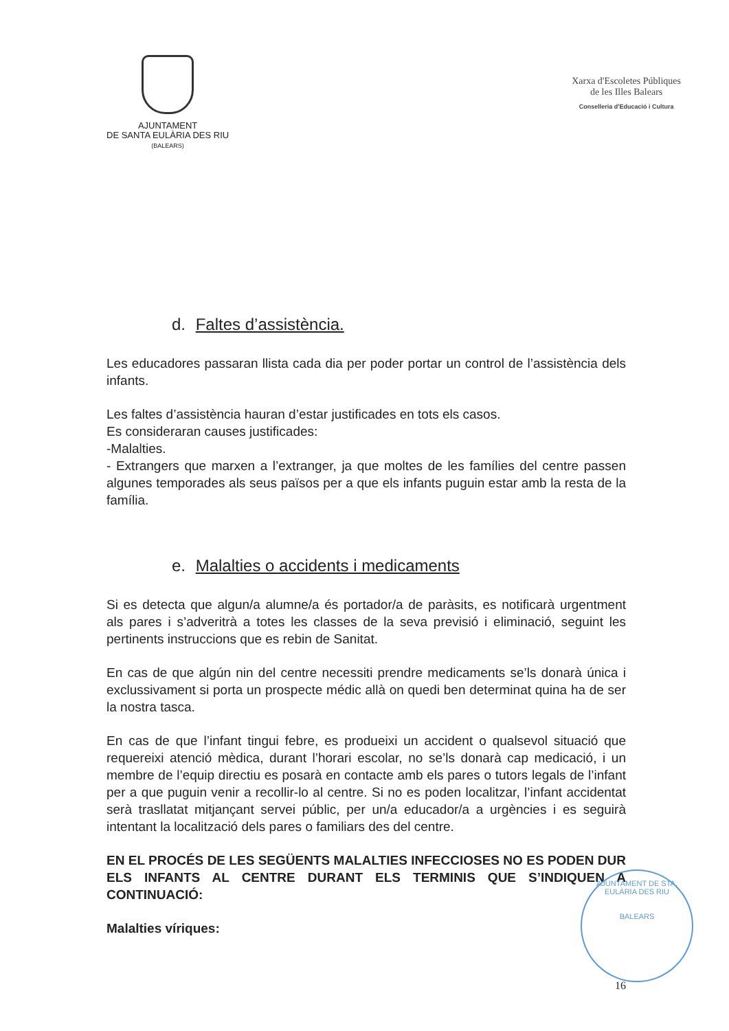AJUNTAMENT
DE SANTA EULÀRIA DES RIU
(BALEARS)
Xarxa d'Escoletes Públiques
de les Illes Balears
Conselleria d'Educació i Cultura
d. Faltes d’assistència.
Les educadores passaran llista cada dia per poder portar un control de l’assistència dels infants.
Les faltes d’assistència hauran d’estar justificades en tots els casos.
Es consideraran causes justificades:
-Malalties.
- Extrangers que marxen a l’extranger, ja que moltes de les famílies del centre passen algunes temporades als seus països per a que els infants puguin estar amb la resta de la família.
e. Malalties o accidents i medicaments
Si es detecta que algun/a alumne/a és portador/a de paràsits, es notificarà urgentment als pares i s’adveritrà a totes les classes de la seva previsió i eliminació, seguint les pertinents instruccions que es rebin de Sanitat.
En cas de que algún nin del centre necessiti prendre medicaments se’ls donarà única i exclussivament si porta un prospecte médic allà on quedi ben determinat quina ha de ser la nostra tasca.
En cas de que l’infant tingui febre, es produeixi un accident o qualsevol situació que requereixi atenció mèdica, durant l’horari escolar, no se’ls donarà cap medicació, i un membre de l’equip directiu es posarà en contacte amb els pares o tutors legals de l’infant per a que puguin venir a recollir-lo al centre. Si no es poden localitzar, l’infant accidentat serà trasllatat mitjançant servei públic, per un/a educador/a a urgències i es seguirà intentant la localització dels pares o familiars des del centre.
EN EL PROCÉS DE LES SEGÜENTS MALALTIES INFECCIOSES NO ES PODEN DUR ELS INFANTS AL CENTRE DURANT ELS TERMINIS QUE S’INDIQUEN A CONTINUACIÓ:
Malalties víriques:
AJUNTAMENT DE STA. EULÀRIA DES RIU
BALEARS
16